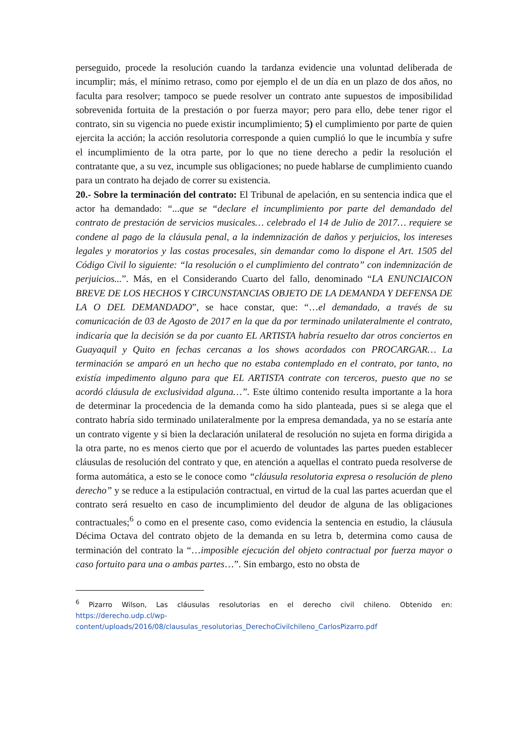perseguido, procede la resolución cuando la tardanza evidencie una voluntad deliberada de incumplir; más, el mínimo retraso, como por ejemplo el de un día en un plazo de dos años, no faculta para resolver; tampoco se puede resolver un contrato ante supuestos de imposibilidad sobrevenida fortuita de la prestación o por fuerza mayor; pero para ello, debe tener rigor el contrato, sin su vigencia no puede existir incumplimiento; 5) el cumplimiento por parte de quien ejercita la acción; la acción resolutoria corresponde a quien cumplió lo que le incumbía y sufre el incumplimiento de la otra parte, por lo que no tiene derecho a pedir la resolución el contratante que, a su vez, incumple sus obligaciones; no puede hablarse de cumplimiento cuando para un contrato ha dejado de correr su existencia.
20.- Sobre la terminación del contrato: El Tribunal de apelación, en su sentencia indica que el actor ha demandado: “...que se “declare el incumplimiento por parte del demandado del contrato de prestación de servicios musicales… celebrado el 14 de Julio de 2017… requiere se condene al pago de la cláusula penal, a la indemnización de daños y perjuicios, los intereses legales y moratorios y las costas procesales, sin demandar como lo dispone el Art. 1505 del Código Civil lo siguiente: “la resolución o el cumplimiento del contrato” con indemnización de perjuicios...”. Más, en el Considerando Cuarto del fallo, denominado “LA ENUNCIAICON BREVE DE LOS HECHOS Y CIRCUNSTANCIAS OBJETO DE LA DEMANDA Y DEFENSA DE LA O DEL DEMANDADO”, se hace constar, que: “…el demandado, a través de su comunicación de 03 de Agosto de 2017 en la que da por terminado unilateralmente el contrato, indicaría que la decisión se da por cuanto EL ARTISTA habría resuelto dar otros conciertos en Guayaquil y Quito en fechas cercanas a los shows acordados con PROCARGAR… La terminación se amparó en un hecho que no estaba contemplado en el contrato, por tanto, no existía impedimento alguno para que EL ARTISTA contrate con terceros, puesto que no se acordó cláusula de exclusividad alguna…”. Este último contenido resulta importante a la hora de determinar la procedencia de la demanda como ha sido planteada, pues si se alega que el contrato habría sido terminado unilateralmente por la empresa demandada, ya no se estaría ante un contrato vigente y si bien la declaración unilateral de resolución no sujeta en forma dirigida a la otra parte, no es menos cierto que por el acuerdo de voluntades las partes pueden establecer cláusulas de resolución del contrato y que, en atención a aquellas el contrato pueda resolverse de forma automática, a esto se le conoce como “cláusula resolutoria expresa o resolución de pleno derecho” y se reduce a la estipulación contractual, en virtud de la cual las partes acuerdan que el contrato será resuelto en caso de incumplimiento del deudor de alguna de las obligaciones contractuales;<sup>6</sup> o como en el presente caso, como evidencia la sentencia en estudio, la cláusula Décima Octava del contrato objeto de la demanda en su letra b, determina como causa de terminación del contrato la “…imposible ejecución del objeto contractual por fuerza mayor o caso fortuito para una o ambas partes…”. Sin embargo, esto no obsta de
<sup>6</sup> Pizarro Wilson, Las cláusulas resolutorias en el derecho civil chileno. Obtenido en: https://derecho.udp.cl/wp-content/uploads/2016/08/clausulas_resolutorias_DerechoCivilchileno_CarlosPizarro.pdf